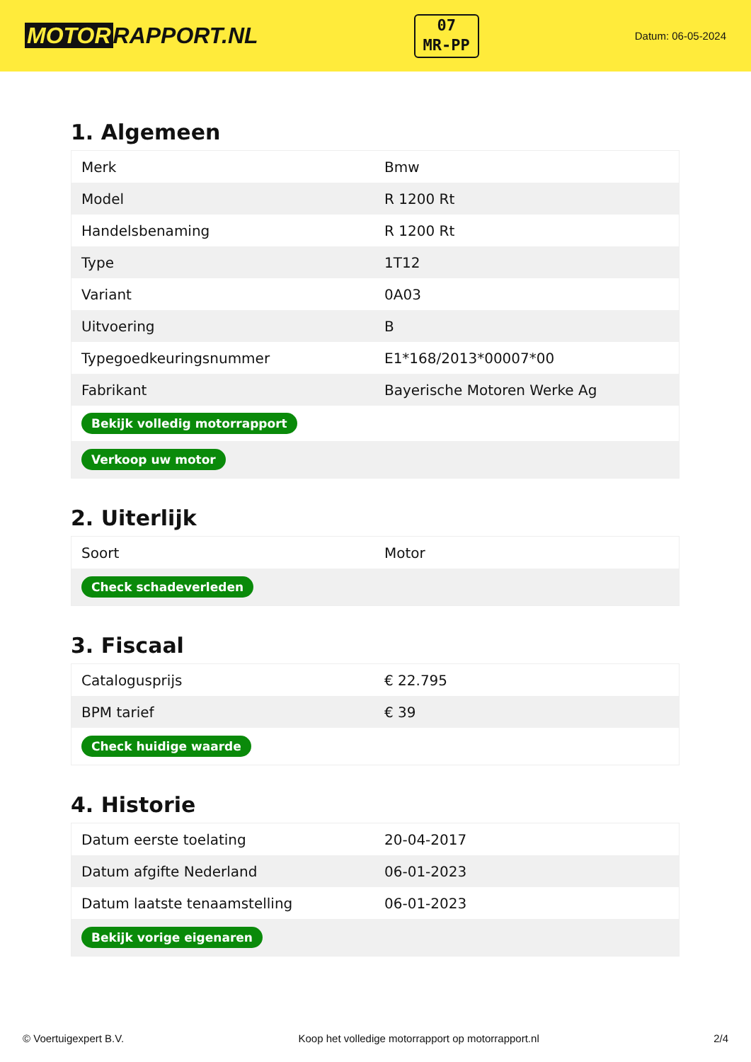MOTOR RAPPORT.NL
07
MR-PP
Datum: 06-05-2024
1. Algemeen
| Merk | Bmw |
| Model | R 1200 Rt |
| Handelsbenaming | R 1200 Rt |
| Type | 1T12 |
| Variant | 0A03 |
| Uitvoering | B |
| Typegoedkeuringsnummer | E1*168/2013*00007*00 |
| Fabrikant | Bayerische Motoren Werke Ag |
| Bekijk volledig motorrapport | |
| Verkoop uw motor | |
2. Uiterlijk
| Soort | Motor |
| Check schadeverleden | |
3. Fiscaal
| Catalogusprijs | € 22.795 |
| BPM tarief | € 39 |
| Check huidige waarde | |
4. Historie
| Datum eerste toelating | 20-04-2017 |
| Datum afgifte Nederland | 06-01-2023 |
| Datum laatste tenaamstelling | 06-01-2023 |
| Bekijk vorige eigenaren | |
© Voertuigexpert B.V. Koop het volledige motorrapport op motorrapport.nl 2/4